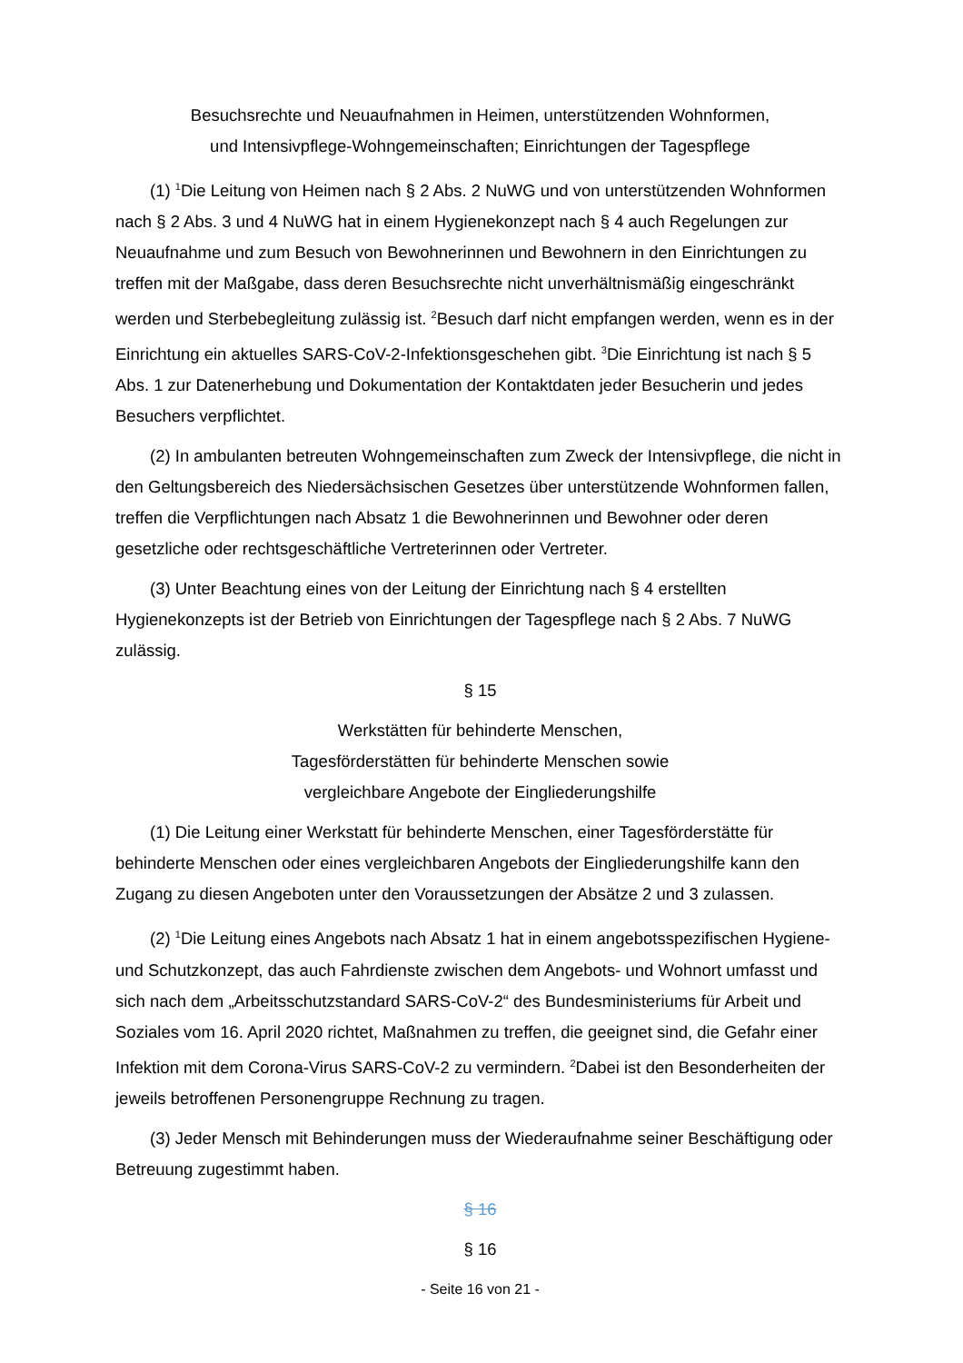Besuchsrechte und Neuaufnahmen in Heimen, unterstützenden Wohnformen,
und Intensivpflege-Wohngemeinschaften; Einrichtungen der Tagespflege
(1) <sup>1</sup>Die Leitung von Heimen nach § 2 Abs. 2 NuWG und von unterstützenden Wohnformen nach § 2 Abs. 3 und 4 NuWG hat in einem Hygienekonzept nach § 4 auch Regelungen zur Neuaufnahme und zum Besuch von Bewohnerinnen und Bewohnern in den Einrichtungen zu treffen mit der Maßgabe, dass deren Besuchsrechte nicht unverhältnismäßig eingeschränkt werden und Sterbebegleitung zulässig ist. <sup>2</sup>Besuch darf nicht empfangen werden, wenn es in der Einrichtung ein aktuelles SARS-CoV-2-Infektionsgeschehen gibt. <sup>3</sup>Die Einrichtung ist nach § 5 Abs. 1 zur Datenerhebung und Dokumentation der Kontaktdaten jeder Besucherin und jedes Besuchers verpflichtet.
(2) In ambulanten betreuten Wohngemeinschaften zum Zweck der Intensivpflege, die nicht in den Geltungsbereich des Niedersächsischen Gesetzes über unterstützende Wohnformen fallen, treffen die Verpflichtungen nach Absatz 1 die Bewohnerinnen und Bewohner oder deren gesetzliche oder rechtsgeschäftliche Vertreterinnen oder Vertreter.
(3) Unter Beachtung eines von der Leitung der Einrichtung nach § 4 erstellten Hygienekonzepts ist der Betrieb von Einrichtungen der Tagespflege nach § 2 Abs. 7 NuWG zulässig.
§ 15
Werkstätten für behinderte Menschen,
Tagesförderstätten für behinderte Menschen sowie
vergleichbare Angebote der Eingliederungshilfe
(1) Die Leitung einer Werkstatt für behinderte Menschen, einer Tagesförderstätte für behinderte Menschen oder eines vergleichbaren Angebots der Eingliederungshilfe kann den Zugang zu diesen Angeboten unter den Voraussetzungen der Absätze 2 und 3 zulassen.
(2) <sup>1</sup>Die Leitung eines Angebots nach Absatz 1 hat in einem angebotsspezifischen Hygiene- und Schutzkonzept, das auch Fahrdienste zwischen dem Angebots- und Wohnort umfasst und sich nach dem „Arbeitsschutzstandard SARS-CoV-2“ des Bundesministeriums für Arbeit und Soziales vom 16. April 2020 richtet, Maßnahmen zu treffen, die geeignet sind, die Gefahr einer Infektion mit dem Corona-Virus SARS-CoV-2 zu vermindern. <sup>2</sup>Dabei ist den Besonderheiten der jeweils betroffenen Personengruppe Rechnung zu tragen.
(3) Jeder Mensch mit Behinderungen muss der Wiederaufnahme seiner Beschäftigung oder Betreuung zugestimmt haben.
§ 16
§ 16
- Seite 16 von 21 -